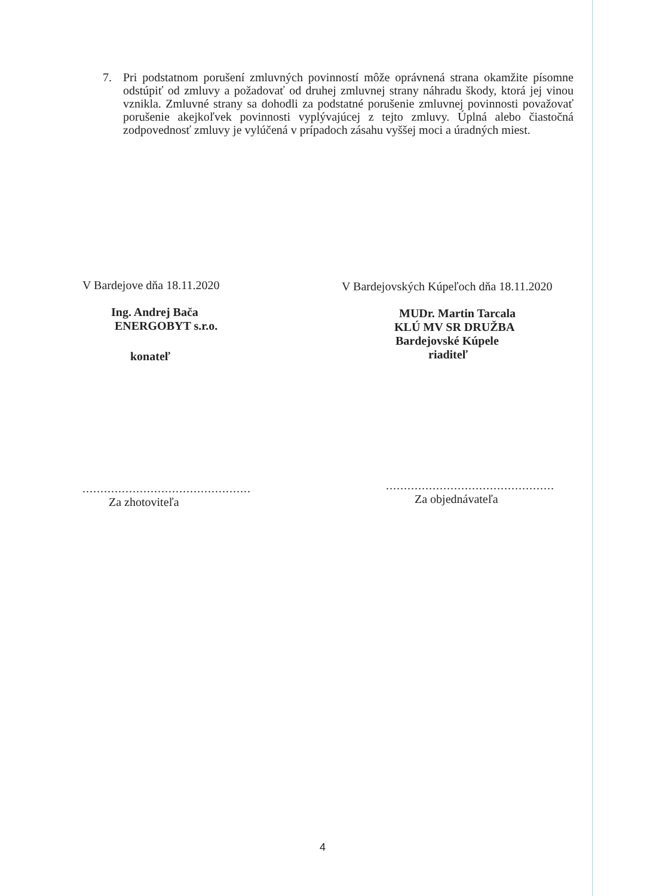7. Pri podstatnom porušení zmluvných povinností môže oprávnená strana okamžite písomne odstúpiť od zmluvy a požadovať od druhej zmluvnej strany náhradu škody, ktorá jej vinou vznikla. Zmluvné strany sa dohodli za podstatné porušenie zmluvnej povinnosti považovať porušenie akejkoľvek povinnosti vyplývajúcej z tejto zmluvy. Úplná alebo čiastočná zodpovednosť zmluvy je vylúčená v prípadoch zásahu vyššej moci a úradných miest.
V Bardejove dňa 18.11.2020
Ing. Andrej Bača
ENERGOBYT s.r.o.
konateľ
...............................................
Za zhotoviteľa
V Bardejovských Kúpeľoch dňa 18.11.2020
MUDr. Martin Tarcala
KLÚ MV SR DRUŽBA
Bardejovské Kúpele
riaditeľ
...............................................
Za objednávateľa
4